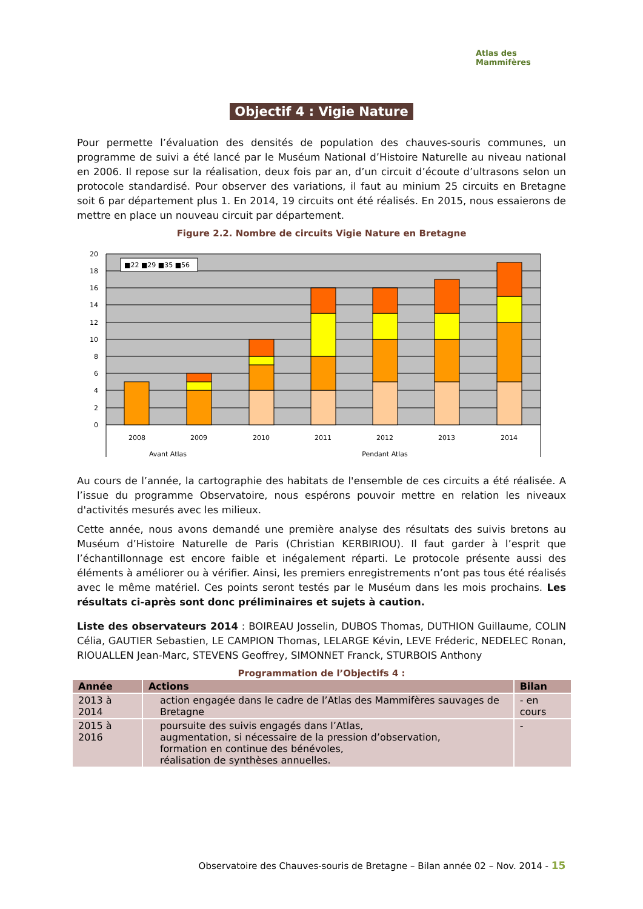Atlas des Mammifères
Objectif 4 : Vigie Nature
Pour permette l’évaluation des densités de population des chauves-souris communes, un programme de suivi a été lancé par le Muséum National d’Histoire Naturelle au niveau national en 2006. Il repose sur la réalisation, deux fois par an, d’un circuit d’écoute d’ultrasons selon un protocole standardisé. Pour observer des variations, il faut au minium 25 circuits en Bretagne soit 6 par département plus 1. En 2014, 19 circuits ont été réalisés. En 2015, nous essaierons de mettre en place un nouveau circuit par département.
Figure 2.2. Nombre de circuits Vigie Nature en Bretagne
■22 ■29 ■35 ■56
20
18
16
14
12
10
8
6
4
2
0
2008
2009
2010
2011
2012
2013
2014
Avant Atlas
Pendant Atlas
Au cours de l’année, la cartographie des habitats de l'ensemble de ces circuits a été réalisée. A l’issue du programme Observatoire, nous espérons pouvoir mettre en relation les niveaux d'activités mesurés avec les milieux.
Cette année, nous avons demandé une première analyse des résultats des suivis bretons au Muséum d’Histoire Naturelle de Paris (Christian KERBIRIOU). Il faut garder à l’esprit que l’échantillonnage est encore faible et inégalement réparti. Le protocole présente aussi des éléments à améliorer ou à vérifier. Ainsi, les premiers enregistrements n’ont pas tous été réalisés avec le même matériel. Ces points seront testés par le Muséum dans les mois prochains. Les résultats ci-après sont donc préliminaires et sujets à caution.
Liste des observateurs 2014 : BOIREAU Josselin, DUBOS Thomas, DUTHION Guillaume, COLIN Célia, GAUTIER Sebastien, LE CAMPION Thomas, LELARGE Kévin, LEVE Fréderic, NEDELEC Ronan, RIOUALLEN Jean-Marc, STEVENS Geoffrey, SIMONNET Franck, STURBOIS Anthony
Programmation de l’Objectifs 4 :
| Année | Actions | Bilan |
| --- | --- | --- |
| 2013 à 2014 | action engagée dans le cadre de l’Atlas des Mammifères sauvages de Bretagne | - en cours |
| 2015 à 2016 | poursuite des suivis engagés dans l’Atlas, augmentation, si nécessaire de la pression d’observation, formation en continue des bénévoles, réalisation de synthèses annuelles. | - |
Observatoire des Chauves-souris de Bretagne – Bilan année 02 – Nov. 2014 - 15